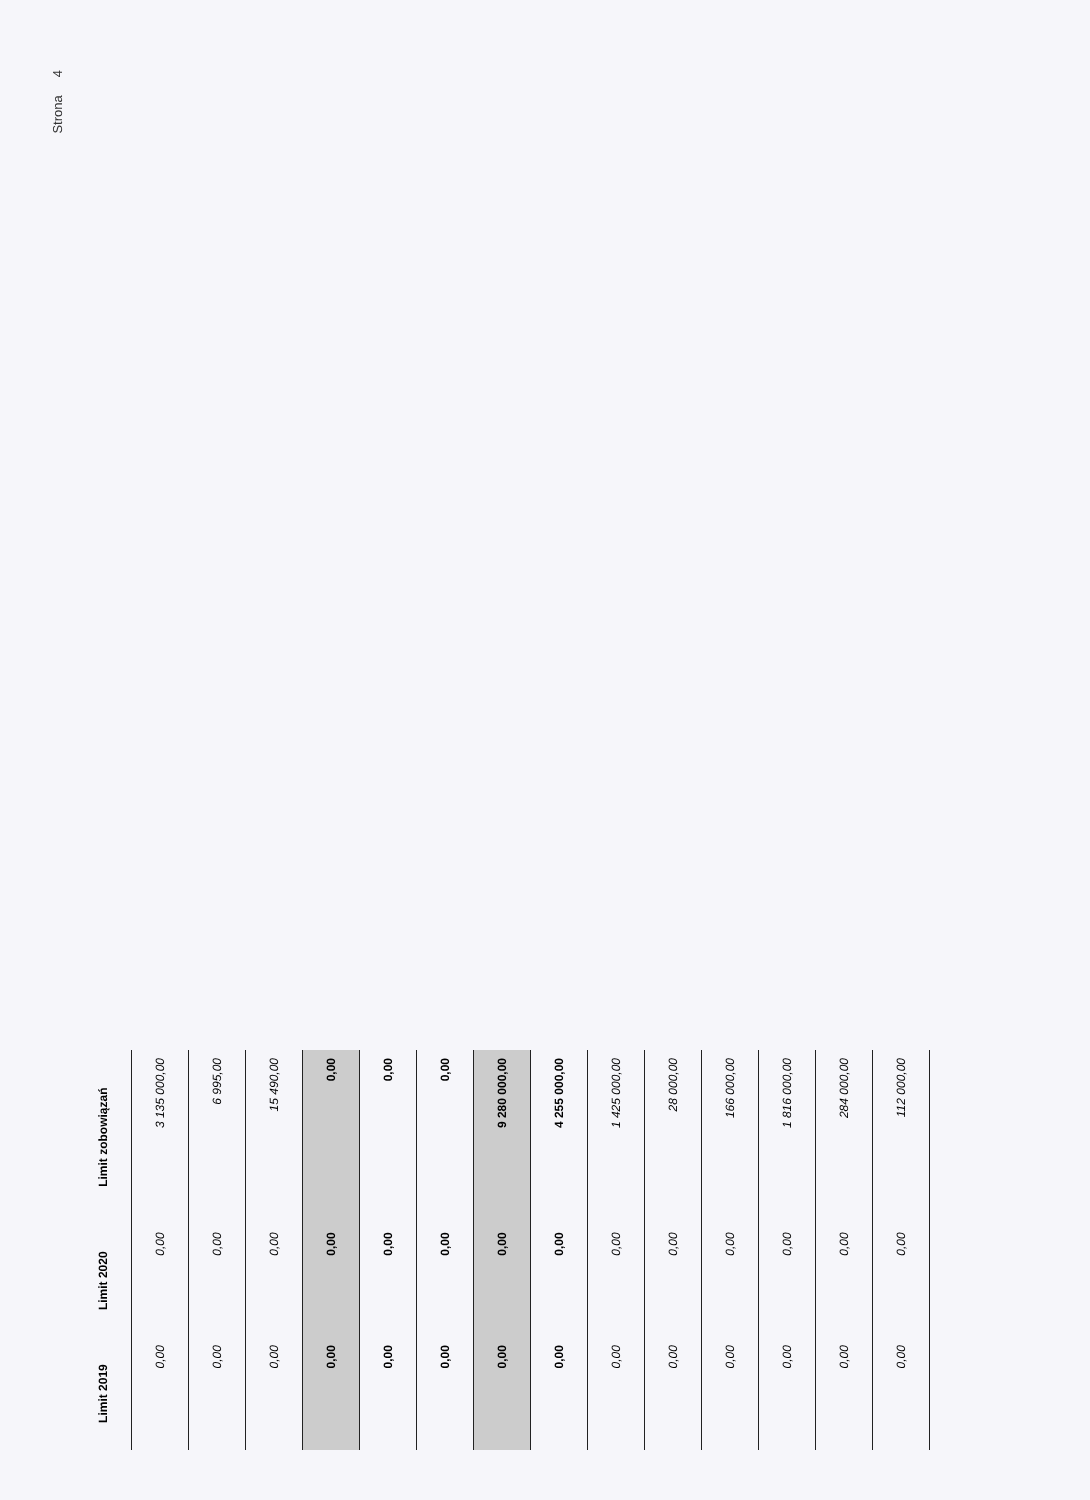Strona 4
| Limit 2019 | Limit 2020 | Limit zobowiązań |
| --- | --- | --- |
| 0,00 | 0,00 | 3 135 000,00 |
| 0,00 | 0,00 | 6 995,00 |
| 0,00 | 0,00 | 15 490,00 |
| 0,00 | 0,00 | 0,00 |
| 0,00 | 0,00 | 0,00 |
| 0,00 | 0,00 | 0,00 |
| 0,00 | 0,00 | 9 280 000,00 |
| 0,00 | 0,00 | 4 255 000,00 |
| 0,00 | 0,00 | 1 425 000,00 |
| 0,00 | 0,00 | 28 000,00 |
| 0,00 | 0,00 | 166 000,00 |
| 0,00 | 0,00 | 1 816 000,00 |
| 0,00 | 0,00 | 284 000,00 |
| 0,00 | 0,00 | 112 000,00 |